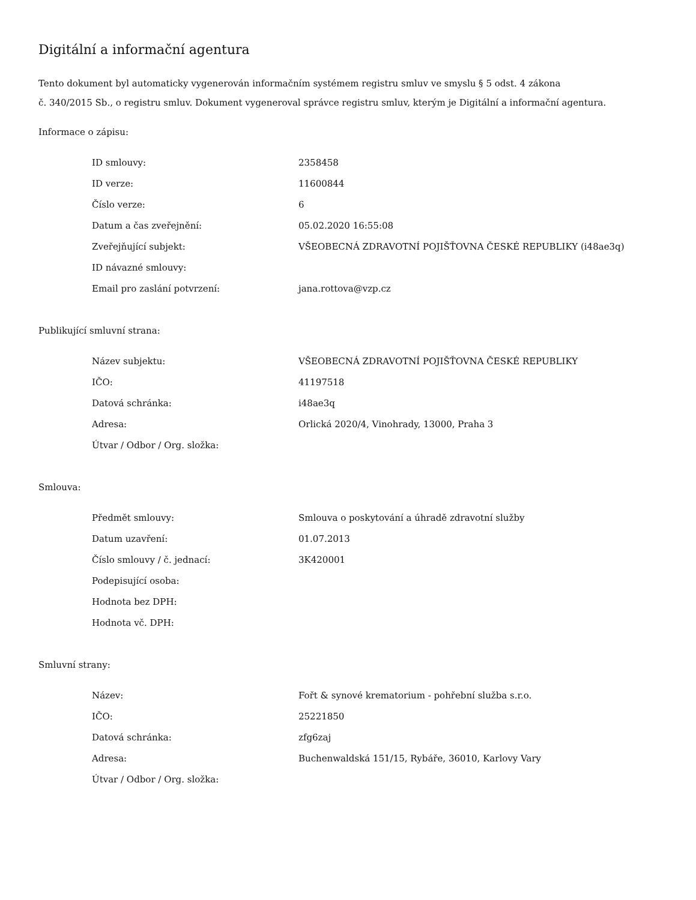Digitální a informační agentura
Tento dokument byl automaticky vygenerován informačním systémem registru smluv ve smyslu § 5 odst. 4 zákona
č. 340/2015 Sb., o registru smluv. Dokument vygeneroval správce registru smluv, kterým je Digitální a informační agentura.
Informace o zápisu:
| ID smlouvy: | 2358458 |
| ID verze: | 11600844 |
| Číslo verze: | 6 |
| Datum a čas zveřejnění: | 05.02.2020 16:55:08 |
| Zveřejňující subjekt: | VŠEOBECNÁ ZDRAVOTNÍ POJIŠŤOVNA ČESKÉ REPUBLIKY (i48ae3q) |
| ID návazné smlouvy: | |
| Email pro zaslání potvrzení: | jana.rottova@vzp.cz |
Publikující smluvní strana:
| Název subjektu: | VŠEOBECNÁ ZDRAVOTNÍ POJIŠŤOVNA ČESKÉ REPUBLIKY |
| IČO: | 41197518 |
| Datová schránka: | i48ae3q |
| Adresa: | Orlická 2020/4, Vinohrady, 13000, Praha 3 |
| Útvar / Odbor / Org. složka: | |
Smlouva:
| Předmět smlouvy: | Smlouva o poskytování a úhradě zdravotní služby |
| Datum uzavření: | 01.07.2013 |
| Číslo smlouvy / č. jednací: | 3K420001 |
| Podepisující osoba: | |
| Hodnota bez DPH: | |
| Hodnota vč. DPH: | |
Smluvní strany:
| Název: | Fořt & synové krematorium - pohřební služba s.r.o. |
| IČO: | 25221850 |
| Datová schránka: | zfg6zaj |
| Adresa: | Buchenwaldská 151/15, Rybáře, 36010, Karlovy Vary |
| Útvar / Odbor / Org. složka: | |